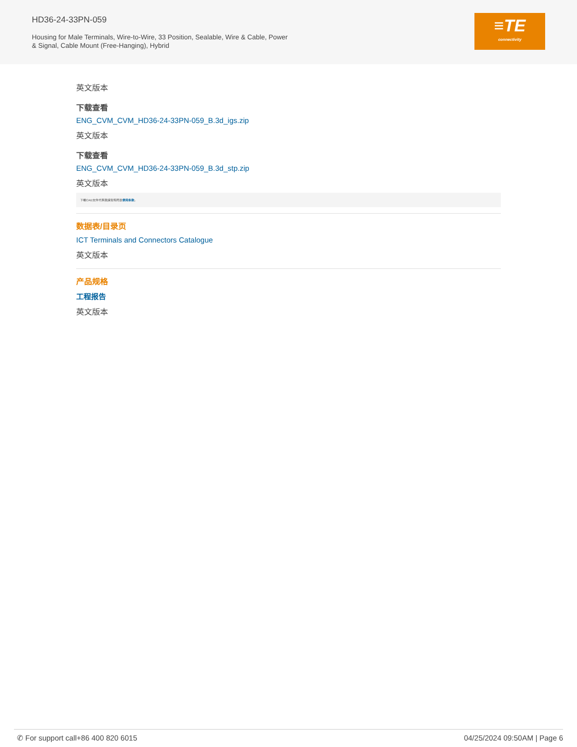HD36-24-33PN-059
Housing for Male Terminals, Wire-to-Wire, 33 Position, Sealable, Wire & Cable, Power & Signal, Cable Mount (Free-Hanging), Hybrid
≡TE
connectivity
英文版本
下载查看
ENG_CVM_CVM_HD36-24-33PN-059_B.3d_igs.zip
英文版本
下载查看
ENG_CVM_CVM_HD36-24-33PN-059_B.3d_stp.zip
英文版本
下载CAD文件代表我接受和同意使用条款。
数据表/目录页
ICT Terminals and Connectors Catalogue
英文版本
产品规格
工程报告
英文版本
✆ For support call+86 400 820 6015 04/25/2024 09:50AM | Page 6